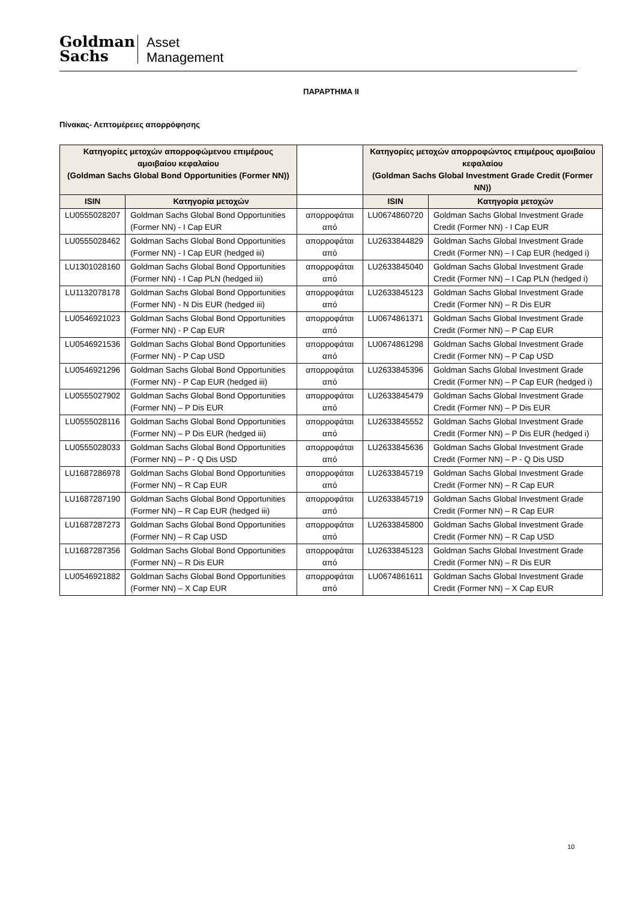Goldman
Sachs
Asset
Management
ΠΑΡΑΡΤΗΜΑ ΙΙ
Πίνακας- Λεπτομέρειες απορρόφησης
| Κατηγορίες μετοχών απορροφώμενου επιμέρους αμοιβαίου κεφαλαίου (Goldman Sachs Global Bond Opportunities (Former NN)) | | | Κατηγορίες μετοχών απορροφώντος επιμέρους αμοιβαίου κεφαλαίου (Goldman Sachs Global Investment Grade Credit (Former NN)) | |
| --- | --- | --- | --- | --- |
| ISIN | Κατηγορία μετοχών | | ISIN | Κατηγορία μετοχών |
| LU0555028207 | Goldman Sachs Global Bond Opportunities (Former NN) - I Cap EUR | απορροφάται από | LU0674860720 | Goldman Sachs Global Investment Grade Credit (Former NN) - I Cap EUR |
| LU0555028462 | Goldman Sachs Global Bond Opportunities (Former NN) - I Cap EUR (hedged iii) | απορροφάται από | LU2633844829 | Goldman Sachs Global Investment Grade Credit (Former NN) – I Cap EUR (hedged i) |
| LU1301028160 | Goldman Sachs Global Bond Opportunities (Former NN) - I Cap PLN (hedged iii) | απορροφάται από | LU2633845040 | Goldman Sachs Global Investment Grade Credit (Former NN) – I Cap PLN (hedged i) |
| LU1132078178 | Goldman Sachs Global Bond Opportunities (Former NN) - N Dis EUR (hedged iii) | απορροφάται από | LU2633845123 | Goldman Sachs Global Investment Grade Credit (Former NN) – R Dis EUR |
| LU0546921023 | Goldman Sachs Global Bond Opportunities (Former NN) - P Cap EUR | απορροφάται από | LU0674861371 | Goldman Sachs Global Investment Grade Credit (Former NN) – P Cap EUR |
| LU0546921536 | Goldman Sachs Global Bond Opportunities (Former NN) - P Cap USD | απορροφάται από | LU0674861298 | Goldman Sachs Global Investment Grade Credit (Former NN) – P Cap USD |
| LU0546921296 | Goldman Sachs Global Bond Opportunities (Former NN) - P Cap EUR (hedged iii) | απορροφάται από | LU2633845396 | Goldman Sachs Global Investment Grade Credit (Former NN) – P Cap EUR (hedged i) |
| LU0555027902 | Goldman Sachs Global Bond Opportunities (Former NN) – P Dis EUR | απορροφάται από | LU2633845479 | Goldman Sachs Global Investment Grade Credit (Former NN) – P Dis EUR |
| LU0555028116 | Goldman Sachs Global Bond Opportunities (Former NN) – P Dis EUR (hedged iii) | απορροφάται από | LU2633845552 | Goldman Sachs Global Investment Grade Credit (Former NN) – P Dis EUR (hedged i) |
| LU0555028033 | Goldman Sachs Global Bond Opportunities (Former NN) – P - Q Dis USD | απορροφάται από | LU2633845636 | Goldman Sachs Global Investment Grade Credit (Former NN) – P - Q Dis USD |
| LU1687286978 | Goldman Sachs Global Bond Opportunities (Former NN) – R Cap EUR | απορροφάται από | LU2633845719 | Goldman Sachs Global Investment Grade Credit (Former NN) – R Cap EUR |
| LU1687287190 | Goldman Sachs Global Bond Opportunities (Former NN) – R Cap EUR (hedged iii) | απορροφάται από | LU2633845719 | Goldman Sachs Global Investment Grade Credit (Former NN) – R Cap EUR |
| LU1687287273 | Goldman Sachs Global Bond Opportunities (Former NN) – R Cap USD | απορροφάται από | LU2633845800 | Goldman Sachs Global Investment Grade Credit (Former NN) – R Cap USD |
| LU1687287356 | Goldman Sachs Global Bond Opportunities (Former NN) – R Dis EUR | απορροφάται από | LU2633845123 | Goldman Sachs Global Investment Grade Credit (Former NN) – R Dis EUR |
| LU0546921882 | Goldman Sachs Global Bond Opportunities (Former NN) – X Cap EUR | απορροφάται από | LU0674861611 | Goldman Sachs Global Investment Grade Credit (Former NN) – X Cap EUR |
10